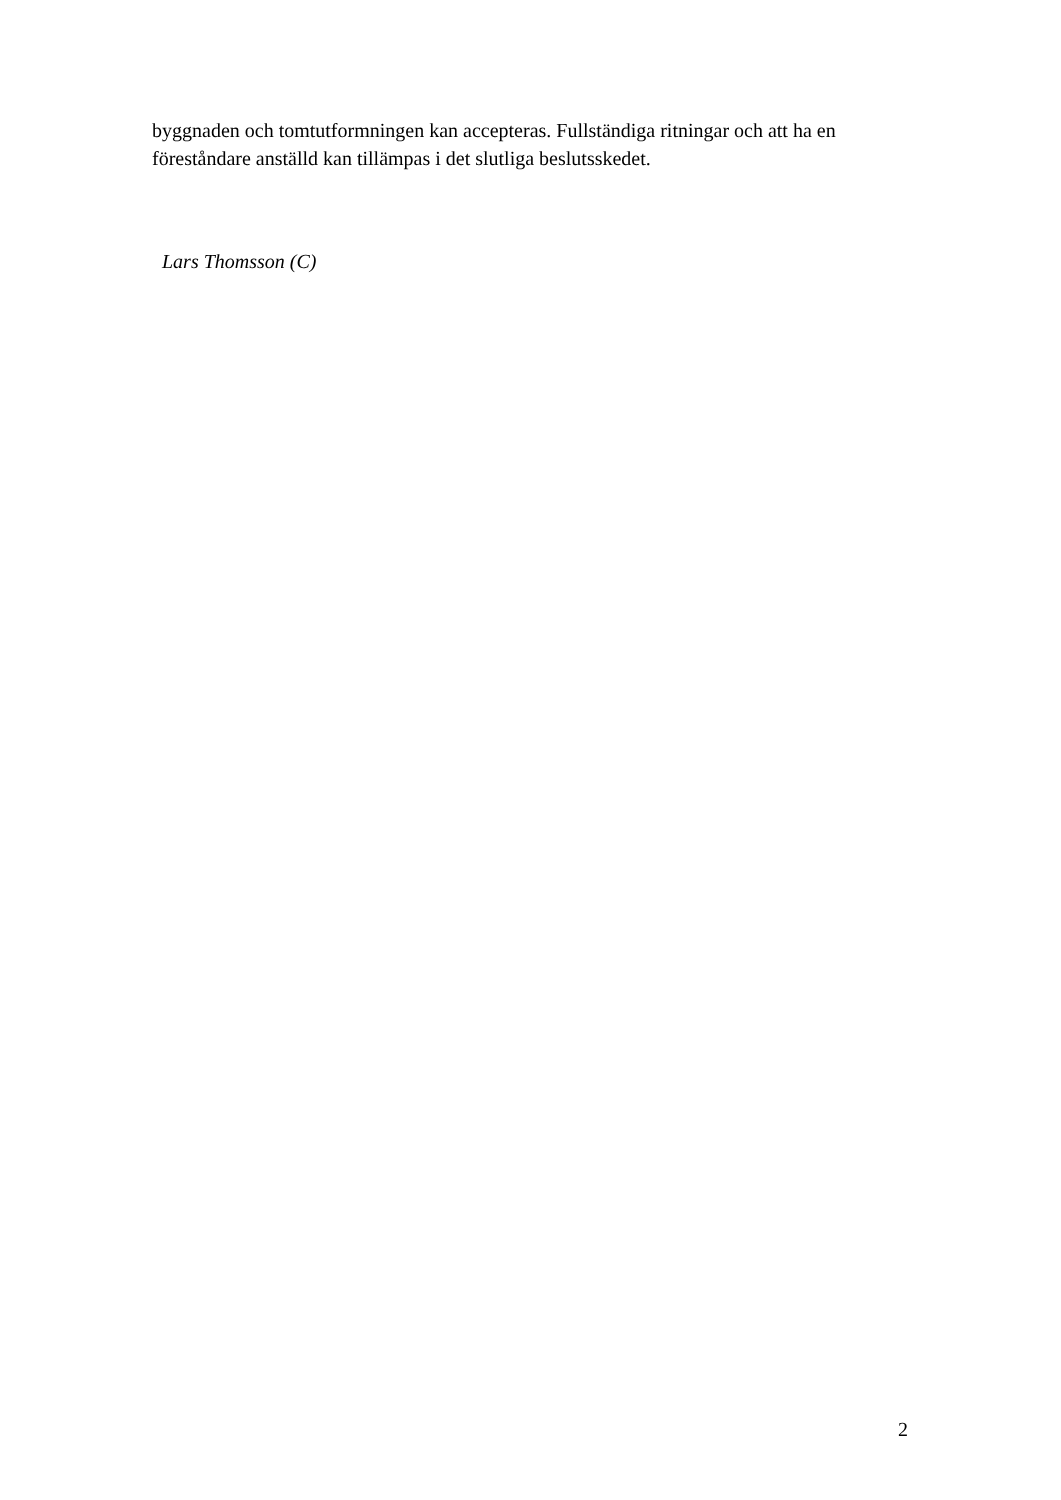byggnaden och tomtutformningen kan accepteras. Fullständiga ritningar och att ha en föreståndare anställd kan tillämpas i det slutliga beslutsskedet.
Lars Thomsson (C)
2